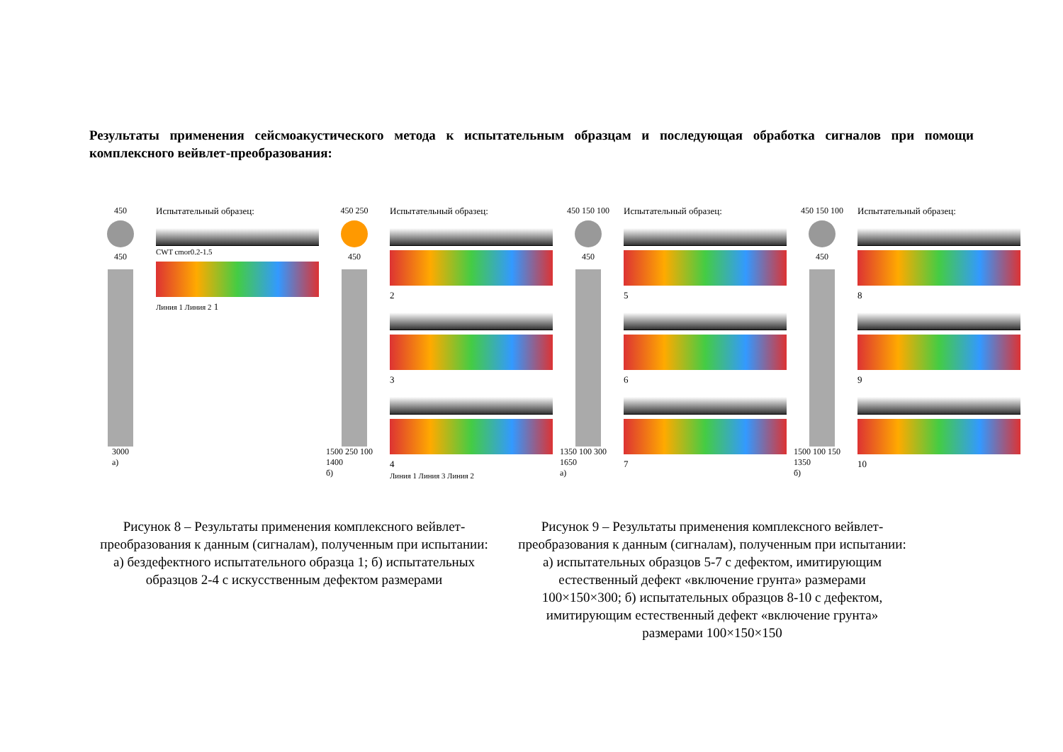Результаты применения сейсмоакустического метода к испытательным образцам и последующая обработка сигналов при помощи комплексного вейвлет-преобразования:
450
450
3000
а)
Испытательный образец:
CWT cmor0.2-1.5
Линия 1 Линия 2 1
450 250
450
1500 250 100 1400
б)
Испытательный образец:
2
3
4
Линия 1 Линия 3 Линия 2
450 150 100
450
1350 100 300 1650
а)
Испытательный образец:
5
6
7
450 150 100
450
1500 100 150 1350
б)
Испытательный образец:
8
9
10
Рисунок 8 – Результаты применения комплексного вейвлет-преобразования к данным (сигналам), полученным при испытании: а) бездефектного испытательного образца 1; б) испытательных образцов 2-4 с искусственным дефектом размерами
Рисунок 9 – Результаты применения комплексного вейвлет-преобразования к данным (сигналам), полученным при испытании: а) испытательных образцов 5-7 с дефектом, имитирующим естественный дефект «включение грунта» размерами 100×150×300; б) испытательных образцов 8-10 с дефектом, имитирующим естественный дефект «включение грунта» размерами 100×150×150